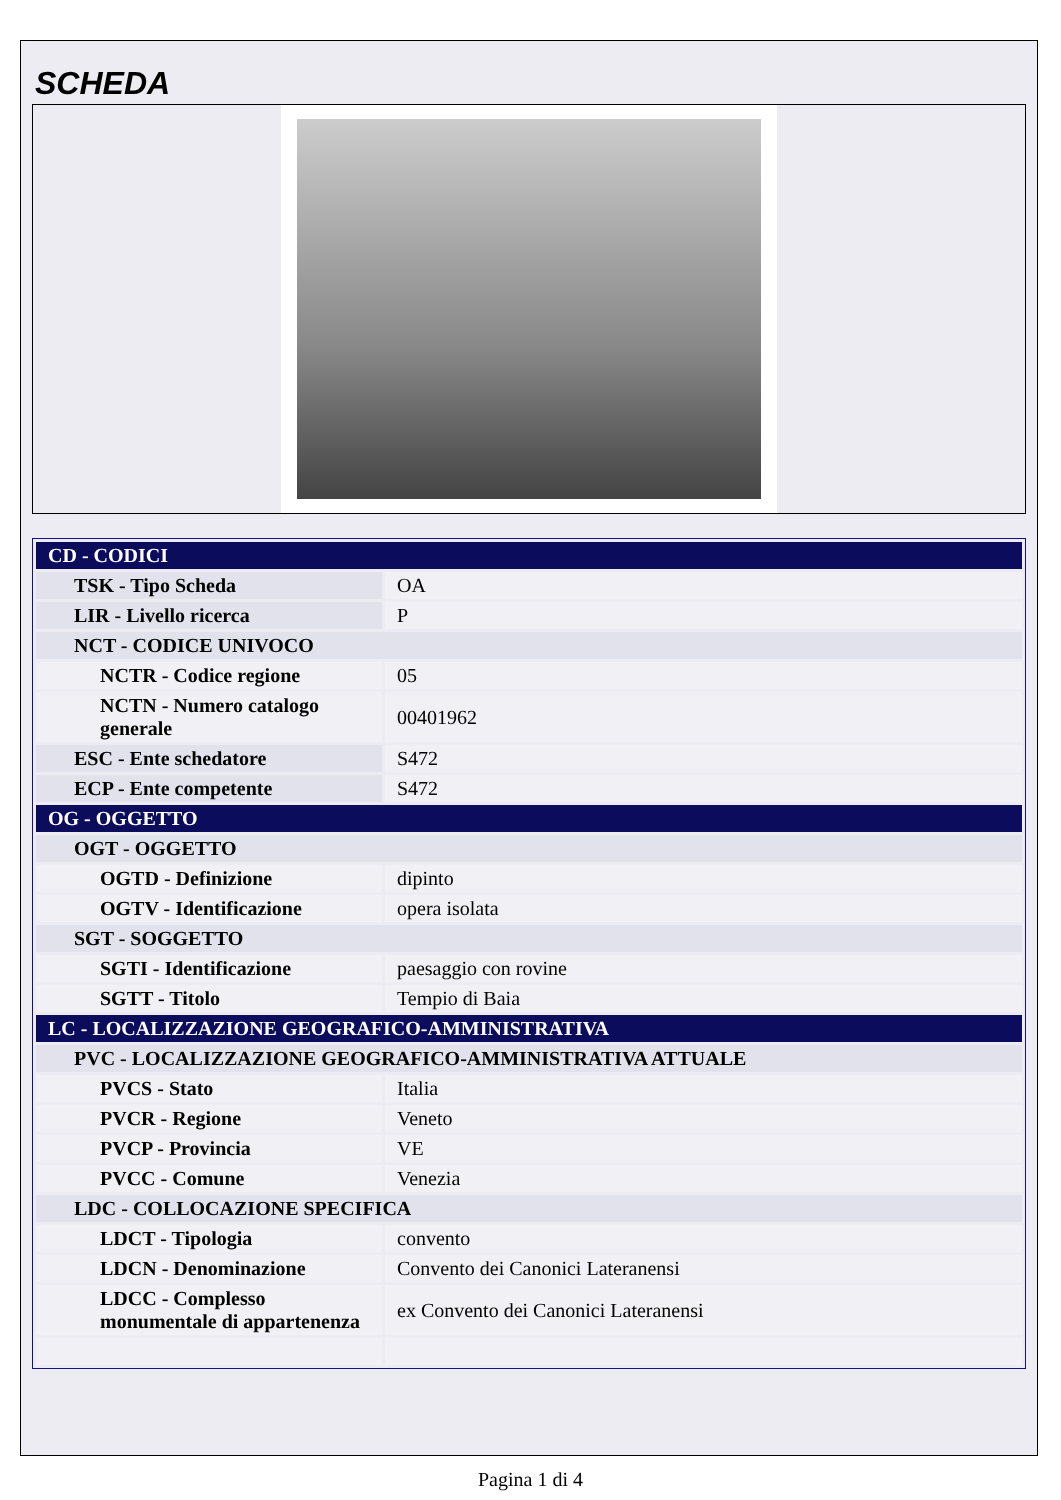SCHEDA
| CD - CODICI | |
| TSK - Tipo Scheda | OA |
| LIR - Livello ricerca | P |
| NCT - CODICE UNIVOCO | |
| NCTR - Codice regione | 05 |
| NCTN - Numero catalogo generale | 00401962 |
| ESC - Ente schedatore | S472 |
| ECP - Ente competente | S472 |
| OG - OGGETTO | |
| OGT - OGGETTO | |
| OGTD - Definizione | dipinto |
| OGTV - Identificazione | opera isolata |
| SGT - SOGGETTO | |
| SGTI - Identificazione | paesaggio con rovine |
| SGTT - Titolo | Tempio di Baia |
| LC - LOCALIZZAZIONE GEOGRAFICO-AMMINISTRATIVA | |
| PVC - LOCALIZZAZIONE GEOGRAFICO-AMMINISTRATIVA ATTUALE | |
| PVCS - Stato | Italia |
| PVCR - Regione | Veneto |
| PVCP - Provincia | VE |
| PVCC - Comune | Venezia |
| LDC - COLLOCAZIONE SPECIFICA | |
| LDCT - Tipologia | convento |
| LDCN - Denominazione | Convento dei Canonici Lateranensi |
| LDCC - Complesso monumentale di appartenenza | ex Convento dei Canonici Lateranensi |
Pagina 1 di 4